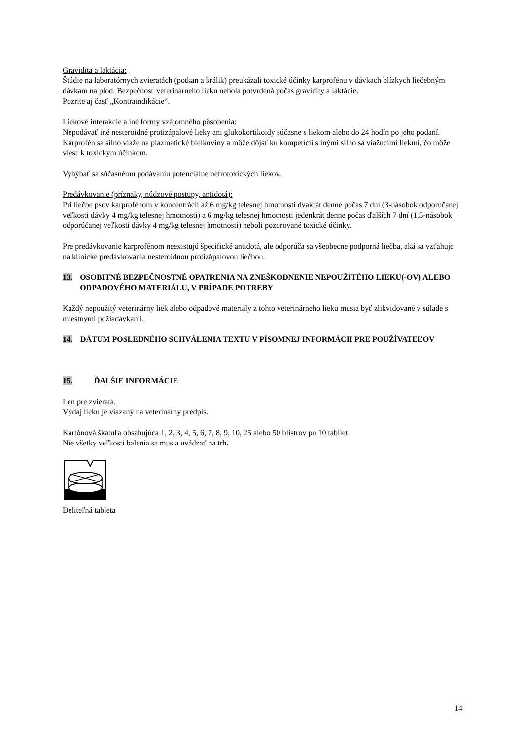Gravidita a laktácia:
Štúdie na laboratórnych zvieratách (potkan a králik) preukázali toxické účinky karprofénu v dávkach blízkych liečebným dávkam na plod. Bezpečnosť veterinárneho lieku nebola potvrdená počas gravidity a laktácie.
Pozrite aj časť „Kontraindikácie“.
Liekové interakcie a iné formy vzájomného pôsobenia:
Nepodávať iné nesteroidné protizápalové lieky ani glukokortikoidy súčasne s liekom alebo do 24 hodín po jeho podaní. Karprofén sa silno viaže na plazmatické bielkoviny a môže dôjsť ku kompetícii s inými silno sa viažucimi liekmi, čo môže viesť k toxickým účinkom.
Vyhýbať sa súčasnému podávaniu potenciálne nefrotoxických liekov.
Predávkovanie (príznaky, núdzové postupy, antidotá):
Pri liečbe psov karprofénom v koncentrácii až 6 mg/kg telesnej hmotnosti dvakrát denne počas 7 dní (3-násobok odporúčanej veľkosti dávky 4 mg/kg telesnej hmotnosti) a 6 mg/kg telesnej hmotnosti jedenkrát denne počas ďalších 7 dní (1,5-násobok odporúčanej veľkosti dávky 4 mg/kg telesnej hmotnosti) neboli pozorované toxické účinky.
Pre predávkovanie karprofénom neexistujú špecifické antidotá, ale odporúča sa všeobecne podporná liečba, aká sa vzťahuje na klinické predávkovania nesteroidnou protizápalovou liečbou.
13. OSOBITNÉ BEZPEČNOSTNÉ OPATRENIA NA ZNEŠKODNENIE NEPOUŽITÉHO LIEKU(-OV) ALEBO ODPADOVÉHO MATERIÁLU, V PRÍPADE POTREBY
Každý nepoužitý veterinárny liek alebo odpadové materiály z tohto veterinárneho lieku musia byť zlikvidované v súlade s miestnymi požiadavkami.
14. DÁTUM POSLEDNÉHO SCHVÁLENIA TEXTU V PÍSOMNEJ INFORMÁCII PRE POUŽÍVATEĽOV
15. ĎALŠIE INFORMÁCIE
Len pre zvieratá.
Výdaj lieku je viazaný na veterinárny predpis.
Kartónová škatuľa obsahujúca 1, 2, 3, 4, 5, 6, 7, 8, 9, 10, 25 alebo 50 blistrov po 10 tabliet.
Nie všetky veľkosti balenia sa musia uvádzať na trh.
Deliteľná tableta
14